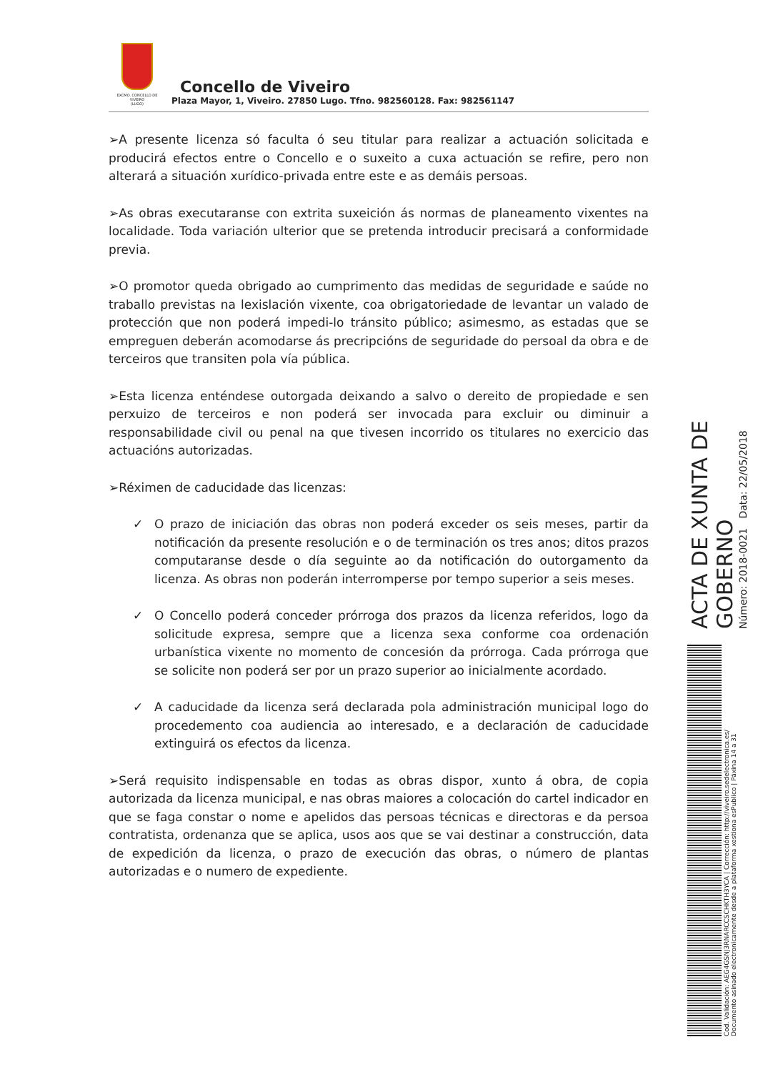EXCMO. CONCELLO DE
VIVEIRO
(LUGO)
Concello de Viveiro
Plaza Mayor, 1, Viveiro. 27850 Lugo. Tfno. 982560128. Fax: 982561147
➢A presente licenza só faculta ó seu titular para realizar a actuación solicitada e producirá efectos entre o Concello e o suxeito a cuxa actuación se refire, pero non alterará a situación xurídico-privada entre este e as demáis persoas.
➢As obras executaranse con extrita suxeición ás normas de planeamento vixentes na localidade. Toda variación ulterior que se pretenda introducir precisará a conformidade previa.
➢O promotor queda obrigado ao cumprimento das medidas de seguridade e saúde no traballo previstas na lexislación vixente, coa obrigatoriedade de levantar un valado de protección que non poderá impedi-lo tránsito público; asimesmo, as estadas que se empreguen deberán acomodarse ás precripcións de seguridade do persoal da obra e de terceiros que transiten pola vía pública.
➢Esta licenza enténdese outorgada deixando a salvo o dereito de propiedade e sen perxuizo de terceiros e non poderá ser invocada para excluir ou diminuir a responsabilidade civil ou penal na que tivesen incorrido os titulares no exercicio das actuacións autorizadas.
➢Réximen de caducidade das licenzas:
✓ O prazo de iniciación das obras non poderá exceder os seis meses, partir da notificación da presente resolución e o de terminación os tres anos; ditos prazos computaranse desde o día seguinte ao da notificación do outorgamento da licenza. As obras non poderán interromperse por tempo superior a seis meses.
✓ O Concello poderá conceder prórroga dos prazos da licenza referidos, logo da solicitude expresa, sempre que a licenza sexa conforme coa ordenación urbanística vixente no momento de concesión da prórroga. Cada prórroga que se solicite non poderá ser por un prazo superior ao inicialmente acordado.
✓ A caducidade da licenza será declarada pola administración municipal logo do procedemento coa audiencia ao interesado, e a declaración de caducidade extinguirá os efectos da licenza.
➢Será requisito indispensable en todas as obras dispor, xunto á obra, de copia autorizada da licenza municipal, e nas obras maiores a colocación do cartel indicador en que se faga constar o nome e apelidos das persoas técnicas e directoras e da persoa contratista, ordenanza que se aplica, usos aos que se vai destinar a construcción, data de expedición da licenza, o prazo de execución das obras, o número de plantas autorizadas e o numero de expediente.
ACTA DE XUNTA DE GOBERNO
Número: 2018-0021 Data: 22/05/2018
Cod. Validación: AEG4GSNJ3RNARCCSCHKTH3YCA | Corrección: http://viveiro.sedelectronica.es/
Documento asinado electronicamente desde a plataforma xestiona esPublico | Páxina 14 a 31